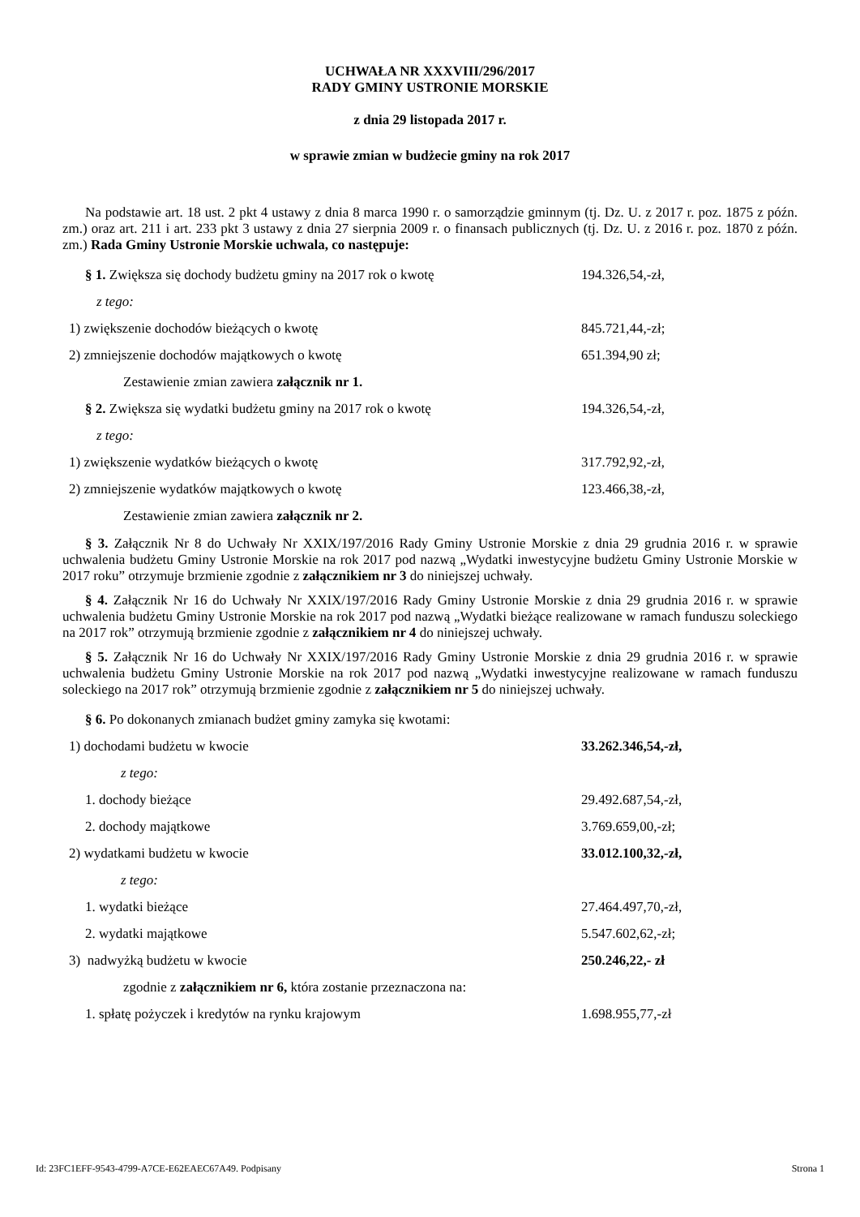UCHWAŁA NR XXXVIII/296/2017
RADY GMINY USTRONIE MORSKIE
z dnia 29 listopada 2017 r.
w sprawie zmian w budżecie gminy na rok 2017
Na podstawie art. 18 ust. 2 pkt 4 ustawy z dnia 8 marca 1990 r. o samorządzie gminnym (tj. Dz. U. z 2017 r. poz. 1875 z późn. zm.) oraz art. 211 i art. 233 pkt 3 ustawy z dnia 27 sierpnia 2009 r. o finansach publicznych (tj. Dz. U. z 2016 r. poz. 1870 z późn. zm.) Rada Gminy Ustronie Morskie uchwala, co następuje:
§ 1. Zwiększa się dochody budżetu gminy na 2017 rok o kwotę 194.326,54,-zł,
z tego:
1) zwiększenie dochodów bieżących o kwotę 845.721,44,-zł;
2) zmniejszenie dochodów majątkowych o kwotę 651.394,90 zł;
Zestawienie zmian zawiera załącznik nr 1.
§ 2. Zwiększa się wydatki budżetu gminy na 2017 rok o kwotę 194.326,54,-zł,
z tego:
1) zwiększenie wydatków bieżących o kwotę 317.792,92,-zł,
2) zmniejszenie wydatków majątkowych o kwotę 123.466,38,-zł,
Zestawienie zmian zawiera załącznik nr 2.
§ 3. Załącznik Nr 8 do Uchwały Nr XXIX/197/2016 Rady Gminy Ustronie Morskie z dnia 29 grudnia 2016 r. w sprawie uchwalenia budżetu Gminy Ustronie Morskie na rok 2017 pod nazwą „Wydatki inwestycyjne budżetu Gminy Ustronie Morskie w 2017 roku” otrzymuje brzmienie zgodnie z załącznikiem nr 3 do niniejszej uchwały.
§ 4. Załącznik Nr 16 do Uchwały Nr XXIX/197/2016 Rady Gminy Ustronie Morskie z dnia 29 grudnia 2016 r. w sprawie uchwalenia budżetu Gminy Ustronie Morskie na rok 2017 pod nazwą „Wydatki bieżące realizowane w ramach funduszu soleckiego na 2017 rok” otrzymują brzmienie zgodnie z załącznikiem nr 4 do niniejszej uchwały.
§ 5. Załącznik Nr 16 do Uchwały Nr XXIX/197/2016 Rady Gminy Ustronie Morskie z dnia 29 grudnia 2016 r. w sprawie uchwalenia budżetu Gminy Ustronie Morskie na rok 2017 pod nazwą „Wydatki inwestycyjne realizowane w ramach funduszu soleckiego na 2017 rok” otrzymują brzmienie zgodnie z załącznikiem nr 5 do niniejszej uchwały.
§ 6. Po dokonanych zmianach budżet gminy zamyka się kwotami:
1) dochodami budżetu w kwocie 33.262.346,54,-zł,
z tego:
1. dochody bieżące 29.492.687,54,-zł,
2. dochody majątkowe 3.769.659,00,-zł;
2) wydatkami budżetu w kwocie 33.012.100,32,-zł,
z tego:
1. wydatki bieżące 27.464.497,70,-zł,
2. wydatki majątkowe 5.547.602,62,-zł;
3) nadwyżką budżetu w kwocie 250.246,22,- zł
zgodnie z załącznikiem nr 6, która zostanie przeznaczona na:
1. spłatę pożyczek i kredytów na rynku krajowym 1.698.955,77,-zł
Id: 23FC1EFF-9543-4799-A7CE-E62EAEC67A49. Podpisany Strona 1